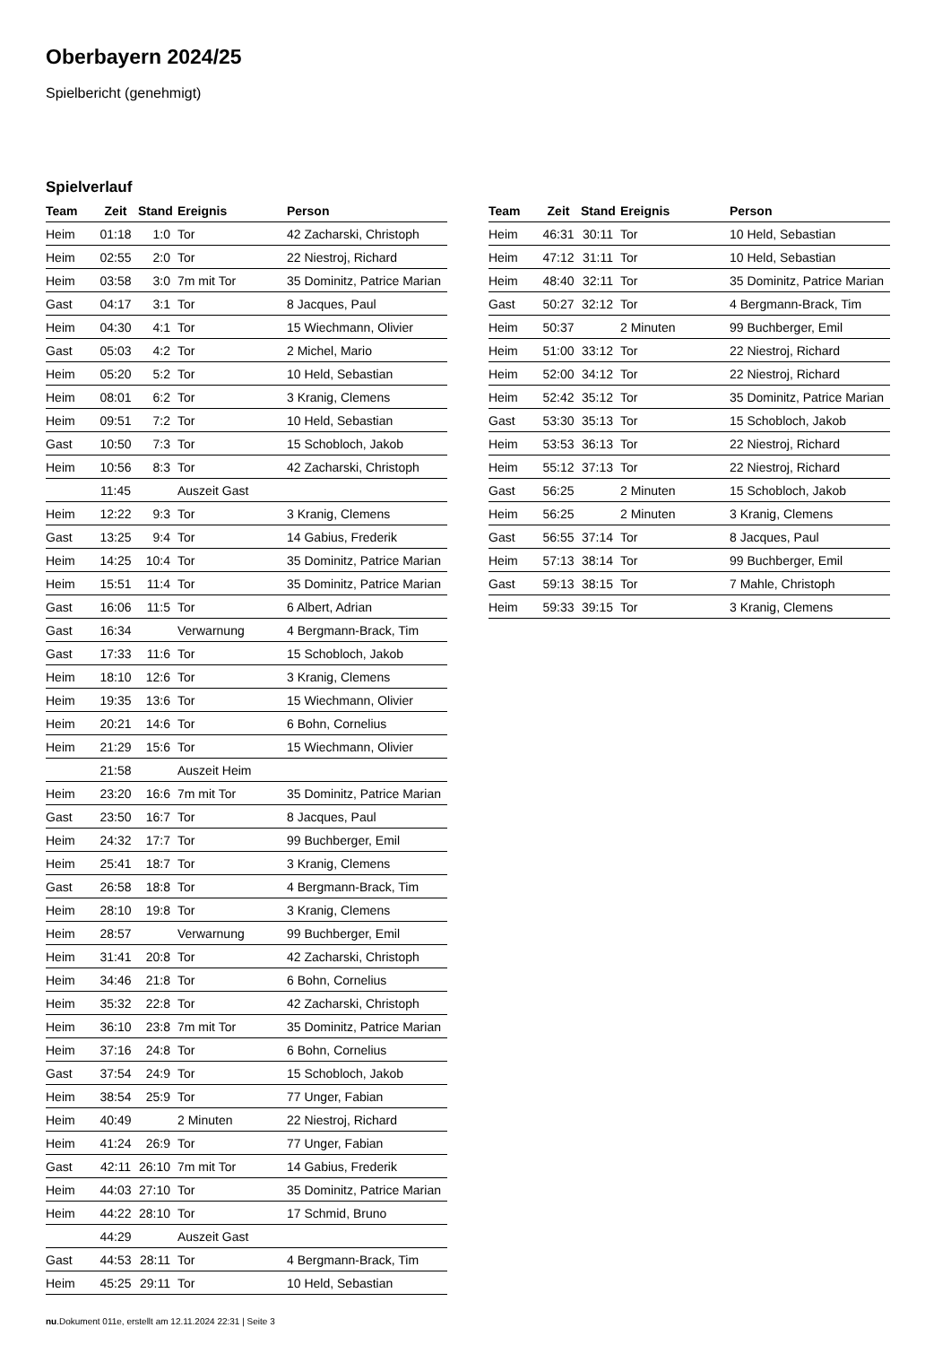Oberbayern 2024/25
Spielbericht (genehmigt)
Spielverlauf
| Team | Zeit | Stand | Ereignis | Person |
| --- | --- | --- | --- | --- |
| Heim | 01:18 | 1:0 | Tor | 42 Zacharski, Christoph |
| Heim | 02:55 | 2:0 | Tor | 22 Niestroj, Richard |
| Heim | 03:58 | 3:0 | 7m mit Tor | 35 Dominitz, Patrice Marian |
| Gast | 04:17 | 3:1 | Tor | 8 Jacques, Paul |
| Heim | 04:30 | 4:1 | Tor | 15 Wiechmann, Olivier |
| Gast | 05:03 | 4:2 | Tor | 2 Michel, Mario |
| Heim | 05:20 | 5:2 | Tor | 10 Held, Sebastian |
| Heim | 08:01 | 6:2 | Tor | 3 Kranig, Clemens |
| Heim | 09:51 | 7:2 | Tor | 10 Held, Sebastian |
| Gast | 10:50 | 7:3 | Tor | 15 Schobloch, Jakob |
| Heim | 10:56 | 8:3 | Tor | 42 Zacharski, Christoph |
| | 11:45 | | Auszeit Gast | |
| Heim | 12:22 | 9:3 | Tor | 3 Kranig, Clemens |
| Gast | 13:25 | 9:4 | Tor | 14 Gabius, Frederik |
| Heim | 14:25 | 10:4 | Tor | 35 Dominitz, Patrice Marian |
| Heim | 15:51 | 11:4 | Tor | 35 Dominitz, Patrice Marian |
| Gast | 16:06 | 11:5 | Tor | 6 Albert, Adrian |
| Gast | 16:34 | | Verwarnung | 4 Bergmann-Brack, Tim |
| Gast | 17:33 | 11:6 | Tor | 15 Schobloch, Jakob |
| Heim | 18:10 | 12:6 | Tor | 3 Kranig, Clemens |
| Heim | 19:35 | 13:6 | Tor | 15 Wiechmann, Olivier |
| Heim | 20:21 | 14:6 | Tor | 6 Bohn, Cornelius |
| Heim | 21:29 | 15:6 | Tor | 15 Wiechmann, Olivier |
| | 21:58 | | Auszeit Heim | |
| Heim | 23:20 | 16:6 | 7m mit Tor | 35 Dominitz, Patrice Marian |
| Gast | 23:50 | 16:7 | Tor | 8 Jacques, Paul |
| Heim | 24:32 | 17:7 | Tor | 99 Buchberger, Emil |
| Heim | 25:41 | 18:7 | Tor | 3 Kranig, Clemens |
| Gast | 26:58 | 18:8 | Tor | 4 Bergmann-Brack, Tim |
| Heim | 28:10 | 19:8 | Tor | 3 Kranig, Clemens |
| Heim | 28:57 | | Verwarnung | 99 Buchberger, Emil |
| Heim | 31:41 | 20:8 | Tor | 42 Zacharski, Christoph |
| Heim | 34:46 | 21:8 | Tor | 6 Bohn, Cornelius |
| Heim | 35:32 | 22:8 | Tor | 42 Zacharski, Christoph |
| Heim | 36:10 | 23:8 | 7m mit Tor | 35 Dominitz, Patrice Marian |
| Heim | 37:16 | 24:8 | Tor | 6 Bohn, Cornelius |
| Gast | 37:54 | 24:9 | Tor | 15 Schobloch, Jakob |
| Heim | 38:54 | 25:9 | Tor | 77 Unger, Fabian |
| Heim | 40:49 | | 2 Minuten | 22 Niestroj, Richard |
| Heim | 41:24 | 26:9 | Tor | 77 Unger, Fabian |
| Gast | 42:11 | 26:10 | 7m mit Tor | 14 Gabius, Frederik |
| Heim | 44:03 | 27:10 | Tor | 35 Dominitz, Patrice Marian |
| Heim | 44:22 | 28:10 | Tor | 17 Schmid, Bruno |
| | 44:29 | | Auszeit Gast | |
| Gast | 44:53 | 28:11 | Tor | 4 Bergmann-Brack, Tim |
| Heim | 45:25 | 29:11 | Tor | 10 Held, Sebastian |
| Team | Zeit | Stand | Ereignis | Person |
| --- | --- | --- | --- | --- |
| Heim | 46:31 | 30:11 | Tor | 10 Held, Sebastian |
| Heim | 47:12 | 31:11 | Tor | 10 Held, Sebastian |
| Heim | 48:40 | 32:11 | Tor | 35 Dominitz, Patrice Marian |
| Gast | 50:27 | 32:12 | Tor | 4 Bergmann-Brack, Tim |
| Heim | 50:37 | | 2 Minuten | 99 Buchberger, Emil |
| Heim | 51:00 | 33:12 | Tor | 22 Niestroj, Richard |
| Heim | 52:00 | 34:12 | Tor | 22 Niestroj, Richard |
| Heim | 52:42 | 35:12 | Tor | 35 Dominitz, Patrice Marian |
| Gast | 53:30 | 35:13 | Tor | 15 Schobloch, Jakob |
| Heim | 53:53 | 36:13 | Tor | 22 Niestroj, Richard |
| Heim | 55:12 | 37:13 | Tor | 22 Niestroj, Richard |
| Gast | 56:25 | | 2 Minuten | 15 Schobloch, Jakob |
| Heim | 56:25 | | 2 Minuten | 3 Kranig, Clemens |
| Gast | 56:55 | 37:14 | Tor | 8 Jacques, Paul |
| Heim | 57:13 | 38:14 | Tor | 99 Buchberger, Emil |
| Gast | 59:13 | 38:15 | Tor | 7 Mahle, Christoph |
| Heim | 59:33 | 39:15 | Tor | 3 Kranig, Clemens |
nu.Dokument 011e, erstellt am 12.11.2024 22:31 | Seite 3